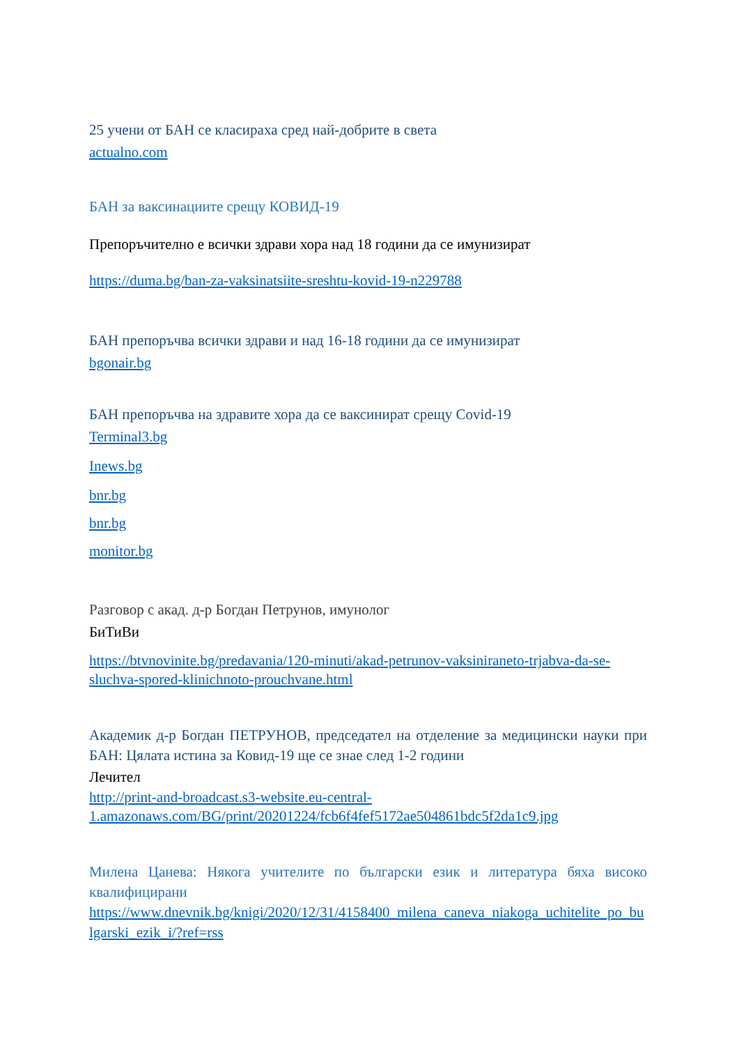25 учени от БАН се класираха сред най-добрите в света
actualno.com
БАН за ваксинациите срещу КОВИД-19
Препоръчително е всички здрави хора над 18 години да се имунизират
https://duma.bg/ban-za-vaksinatsiite-sreshtu-kovid-19-n229788
БАН препоръчва всички здрави и над 16-18 години да се имунизират
bgonair.bg
БАН препоръчва на здравите хора да се ваксинират срещу Covid-19
Terminal3.bg
Inews.bg
bnr.bg
bnr.bg
monitor.bg
Разговор с акад. д-р Богдан Петрунов, имунолог
БиТиВи
https://btvnovinite.bg/predavania/120-minuti/akad-petrunov-vaksiniraneto-trjabva-da-se-sluchva-spored-klinichnoto-prouchvane.html
Академик д-р Богдан ПЕТРУНОВ, председател на отделение за медицински науки при БАН: Цялата истина за Ковид-19 ще се знае след 1-2 години
Лечител
http://print-and-broadcast.s3-website.eu-central-1.amazonaws.com/BG/print/20201224/fcb6f4fef5172ae504861bdc5f2da1c9.jpg
Милена Цанева: Някога учителите по български език и литература бяха високо квалифицирани
https://www.dnevnik.bg/knigi/2020/12/31/4158400_milena_caneva_niakoga_uchitelite_po_bulgarski_ezik_i/?ref=rss